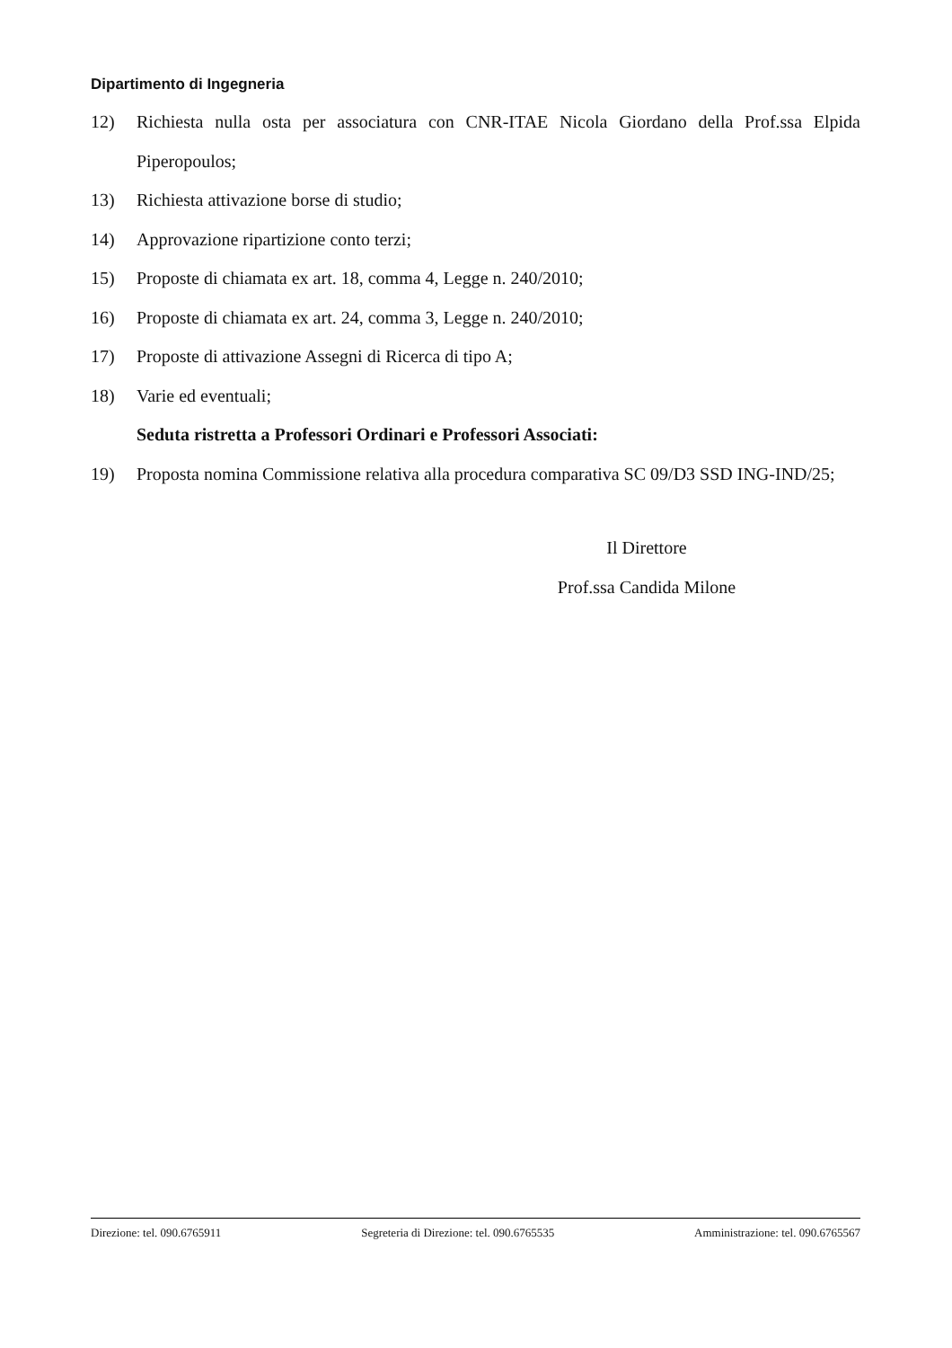Dipartimento di Ingegneria
12) Richiesta nulla osta per associatura con CNR-ITAE Nicola Giordano della Prof.ssa Elpida Piperopoulos;
13) Richiesta attivazione borse di studio;
14) Approvazione ripartizione conto terzi;
15) Proposte di chiamata ex art. 18, comma 4, Legge n. 240/2010;
16) Proposte di chiamata ex art. 24, comma 3, Legge n. 240/2010;
17) Proposte di attivazione Assegni di Ricerca di tipo A;
18) Varie ed eventuali;
Seduta ristretta a Professori Ordinari e Professori Associati:
19) Proposta nomina Commissione relativa alla procedura comparativa SC 09/D3 SSD ING-IND/25;
Il Direttore
Prof.ssa Candida Milone
Direzione: tel. 090.6765911 Segreteria di Direzione: tel. 090.6765535 Amministrazione: tel. 090.6765567